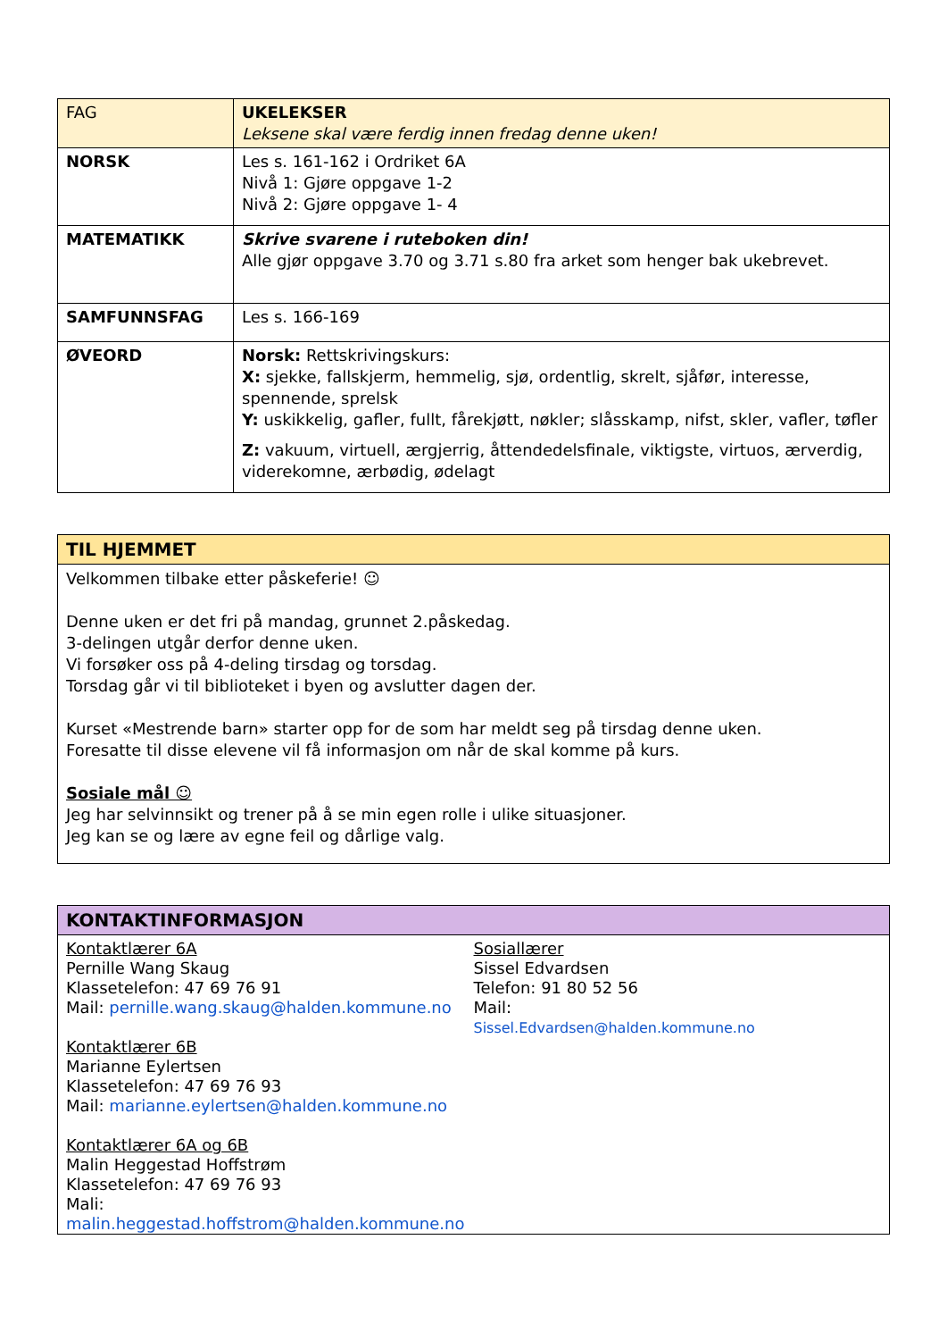| FAG | UKELEKSER Leksene skal være ferdig innen fredag denne uken! |
| --- | --- |
| NORSK | Les s. 161-162 i Ordriket 6A Nivå 1: Gjøre oppgave 1-2 Nivå 2: Gjøre oppgave 1- 4 |
| MATEMATIKK | Skrive svarene i ruteboken din! Alle gjør oppgave 3.70 og 3.71 s.80 fra arket som henger bak ukebrevet. |
| SAMFUNNSFAG | Les s. 166-169 |
| ØVEORD | Norsk: Rettskrivingskurs: X: sjekke, fallskjerm, hemmelig, sjø, ordentlig, skrelt, sjåfør, interesse, spennende, sprelsk Y: uskikkelig, gafler, fullt, fårekjøtt, nøkler; slåsskamp, nifst, skler, vafler, tøfler Z: vakuum, virtuell, ærgjerrig, åttendedelsfinale, viktigste, virtuos, ærverdig, viderekomne, ærbødig, ødelagt |
TIL HJEMMET
Velkommen tilbake etter påskeferie! ☺
Denne uken er det fri på mandag, grunnet 2.påskedag.
3-delingen utgår derfor denne uken.
Vi forsøker oss på 4-deling tirsdag og torsdag.
Torsdag går vi til biblioteket i byen og avslutter dagen der.
Kurset «Mestrende barn» starter opp for de som har meldt seg på tirsdag denne uken.
Foresatte til disse elevene vil få informasjon om når de skal komme på kurs.
Sosiale mål ☺
Jeg har selvinnsikt og trener på å se min egen rolle i ulike situasjoner.
Jeg kan se og lære av egne feil og dårlige valg.
KONTAKTINFORMASJON
Kontaktlærer 6A
Pernille Wang Skaug
Klassetelefon: 47 69 76 91
Mail: pernille.wang.skaug@halden.kommune.no
Kontaktlærer 6B
Marianne Eylertsen
Klassetelefon: 47 69 76 93
Mail: marianne.eylertsen@halden.kommune.no
Kontaktlærer 6A og 6B
Malin Heggestad Hoffstrøm
Klassetelefon: 47 69 76 93
Mali: malin.heggestad.hoffstrom@halden.kommune.no
Sosiallærer
Sissel Edvardsen
Telefon: 91 80 52 56
Mail:
Sissel.Edvardsen@halden.kommune.no